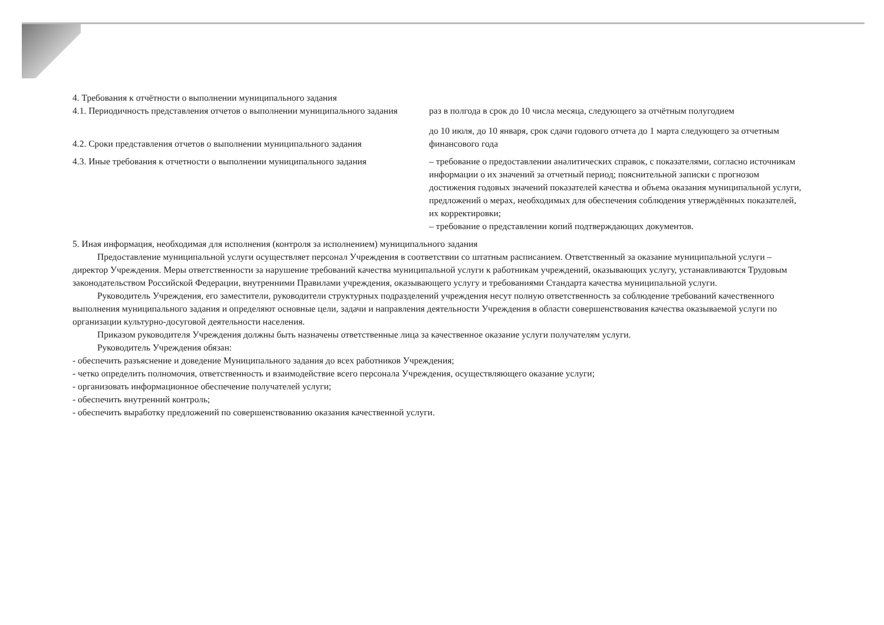4. Требования к отчётности о выполнении муниципального задания
4.1. Периодичность представления отчетов о выполнении муниципального задания
раз в полгода в срок до 10 числа месяца, следующего за отчётным полугодием
4.2. Сроки представления отчетов о выполнении муниципального задания
до 10 июля, до 10 января, срок сдачи годового отчета до 1 марта следующего за отчетным финансового года
4.3. Иные требования к отчетности о выполнении муниципального задания
– требование о предоставлении аналитических справок, с показателями, согласно источникам информации о их значений за отчетный период; пояснительной записки с прогнозом достижения годовых значений показателей качества и объема оказания муниципальной услуги, предложений о мерах, необходимых для обеспечения соблюдения утверждённых показателей, их корректировки;
– требование о представлении копий подтверждающих документов.
5. Иная информация, необходимая для исполнения (контроля за исполнением) муниципального задания
Предоставление муниципальной услуги осуществляет персонал Учреждения в соответствии со штатным расписанием. Ответственный за оказание муниципальной услуги – директор Учреждения. Меры ответственности за нарушение требований качества муниципальной услуги к работникам учреждений, оказывающих услугу, устанавливаются Трудовым законодательством Российской Федерации, внутренними Правилами учреждения, оказывающего услугу и требованиями Стандарта качества муниципальной услуги.
Руководитель Учреждения, его заместители, руководители структурных подразделений учреждения несут полную ответственность за соблюдение требований качественного выполнения муниципального задания и определяют основные цели, задачи и направления деятельности Учреждения в области совершенствования качества оказываемой услуги по организации культурно-досуговой деятельности населения.
Приказом руководителя Учреждения должны быть назначены ответственные лица за качественное оказание услуги получателям услуги.
Руководитель Учреждения обязан:
- обеспечить разъяснение и доведение Муниципального задания до всех работников Учреждения;
- четко определить полномочия, ответственность и взаимодействие всего персонала Учреждения, осуществляющего оказание услуги;
- организовать информационное обеспечение получателей услуги;
- обеспечить внутренний контроль;
- обеспечить выработку предложений по совершенствованию оказания качественной услуги.